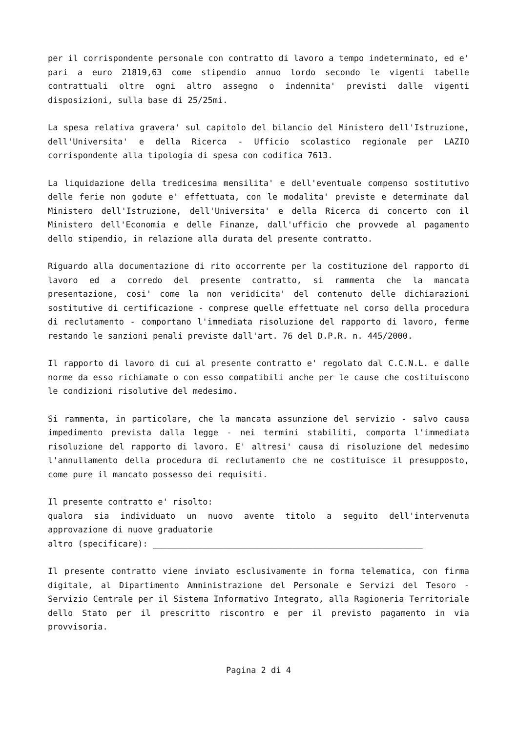per il corrispondente personale con contratto di lavoro a tempo indeterminato, ed e' pari a euro 21819,63 come stipendio annuo lordo secondo le vigenti tabelle contrattuali oltre ogni altro assegno o indennita' previsti dalle vigenti disposizioni, sulla base di 25/25mi.
La spesa relativa gravera' sul capitolo del bilancio del Ministero dell'Istruzione, dell'Universita' e della Ricerca - Ufficio scolastico regionale per LAZIO corrispondente alla tipologia di spesa con codifica 7613.
La liquidazione della tredicesima mensilita' e dell'eventuale compenso sostitutivo delle ferie non godute e' effettuata, con le modalita' previste e determinate dal Ministero dell'Istruzione, dell'Universita' e della Ricerca di concerto con il Ministero dell'Economia e delle Finanze, dall'ufficio che provvede al pagamento dello stipendio, in relazione alla durata del presente contratto.
Riguardo alla documentazione di rito occorrente per la costituzione del rapporto di lavoro ed a corredo del presente contratto, si rammenta che la mancata presentazione, cosi' come la non veridicita' del contenuto delle dichiarazioni sostitutive di certificazione - comprese quelle effettuate nel corso della procedura di reclutamento - comportano l'immediata risoluzione del rapporto di lavoro, ferme restando le sanzioni penali previste dall'art. 76 del D.P.R. n. 445/2000.
Il rapporto di lavoro di cui al presente contratto e' regolato dal C.C.N.L. e dalle norme da esso richiamate o con esso compatibili anche per le cause che costituiscono le condizioni risolutive del medesimo.
Si rammenta, in particolare, che la mancata assunzione del servizio - salvo causa impedimento prevista dalla legge - nei termini stabiliti, comporta l'immediata risoluzione del rapporto di lavoro. E' altresi' causa di risoluzione del medesimo l'annullamento della procedura di reclutamento che ne costituisce il presupposto, come pure il mancato possesso dei requisiti.
Il presente contratto e' risolto:
qualora sia individuato un nuovo avente titolo a seguito dell'intervenuta approvazione di nuove graduatorie
altro (specificare): ______________________________________________________
Il presente contratto viene inviato esclusivamente in forma telematica, con firma digitale, al Dipartimento Amministrazione del Personale e Servizi del Tesoro - Servizio Centrale per il Sistema Informativo Integrato, alla Ragioneria Territoriale dello Stato per il prescritto riscontro e per il previsto pagamento in via provvisoria.
Pagina 2 di 4